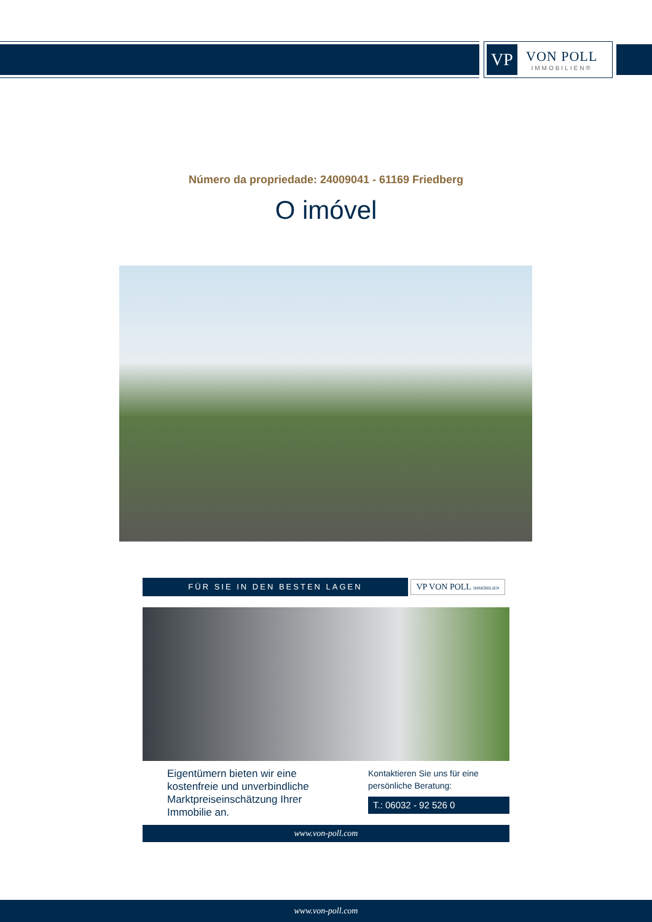VP
VON POLL
IMMOBILIEN®
Número da propriedade: 24009041 - 61169 Friedberg
O imóvel
FÜR SIE IN DEN BESTEN LAGEN VP VON POLL IMMOBILIEN
Eigentümern bieten wir eine kostenfreie und unverbindliche Marktpreiseinschätzung Ihrer Immobilie an.
Kontaktieren Sie uns für eine persönliche Beratung:
T.: 06032 - 92 526 0
www.von-poll.com
www.von-poll.com